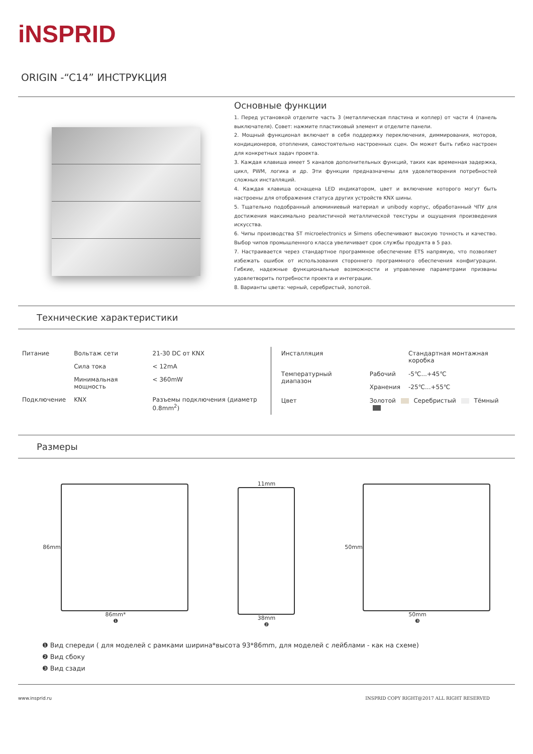iNSPRID
ORIGIN -“C14” ИНСТРУКЦИЯ
Основные функции
1. Перед установкой отделите часть 3 (металлическая пластина и коплер) от части 4 (панель выключателя). Совет: нажмите пластиковый элемент и отделите панели.
2. Мощный функционал включает в себя поддержку переключения, диммирования, моторов, кондиционеров, отопления, самостоятельно настроенных сцен. Он может быть гибко настроен для конкретных задач проекта.
3. Каждая клавиша имеет 5 каналов дополнительных функций, таких как временная задержка, цикл, PWM, логика и др. Эти функции предназначены для удовлетворения потребностей сложных инсталляций.
4. Каждая клавиша оснащена LED индикатором, цвет и включение которого могут быть настроены для отображения статуса других устройств KNX шины.
5. Тщательно подобранный алюминиевый материал и unibody корпус, обработанный ЧПУ для достижения максимально реалистичной металлической текстуры и ощущения произведения искусства.
6. Чипы производства ST microelectronics и Simens обеспечивают высокую точность и качество. Выбор чипов промышленного класса увеличивает срок службы продукта в 5 раз.
7. Настраивается через стандартное программное обеспечение ETS напрямую, что позволяет избежать ошибок от использования стороннего программного обеспечения конфигурации. Гибкие, надежные функциональные возможности и управление параметрами призваны удовлетворить потребности проекта и интеграции.
8. Варианты цвета: черный, серебристый, золотой.
Технические характеристики
| Питание | Вольтаж сети | 21-30 DC от KNX |
| | Сила тока | < 12mA |
| | Минимальная мощность | < 360mW |
| Подключение | KNX | Разъемы подключения (диаметр 0.8mm<sup>2</sup>) |
| Инсталляция | | Стандартная монтажная коробка |
| Температурный диапазон | Рабочий | -5℃...+45℃ |
| | Хранения | -25℃...+55℃ |
| Цвет | Золотой Серебристый Тёмный | |
Размеры
86mm
86mm*
❶
11mm
38mm
❷
50mm
50mm
❸
❶ Вид спереди ( для моделей с рамками ширина*высота 93*86mm, для моделей с лейблами - как на схеме)
❷ Вид сбоку
❸ Вид сзади
www.insprid.ru INSPRID COPY RIGHT@2017 ALL RIGHT RESERVED